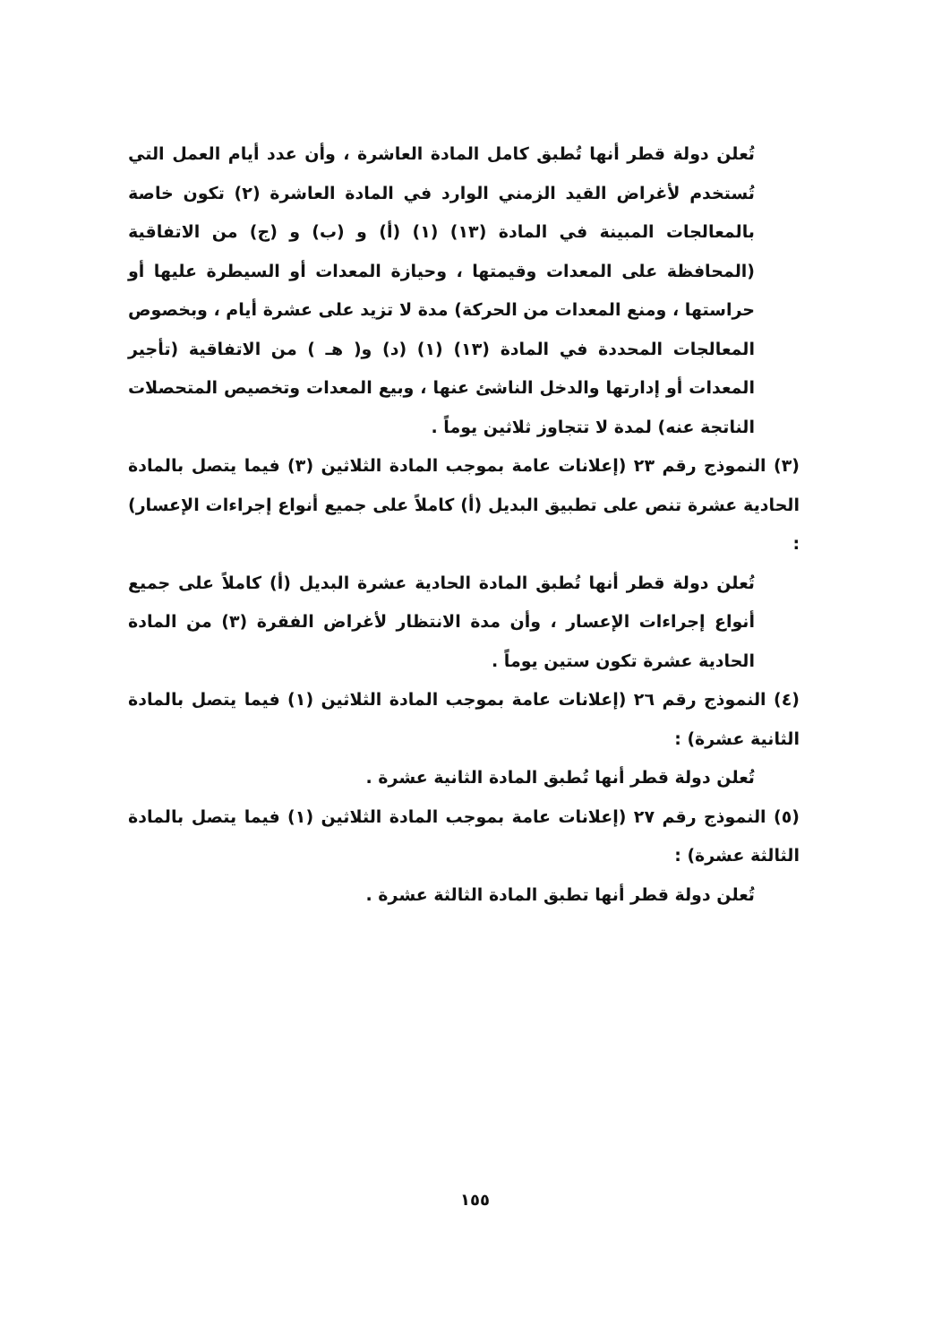تُعلن دولة قطر أنها تُطبق كامل المادة العاشرة ، وأن عدد أيام العمل التي تُستخدم لأغراض القيد الزمني الوارد في المادة العاشرة (٢) تكون خاصة بالمعالجات المبينة في المادة (١٣) (١) (أ) و (ب) و (ج) من الاتفاقية (المحافظة على المعدات وقيمتها ، وحيازة المعدات أو السيطرة عليها أو حراستها ، ومنع المعدات من الحركة) مدة لا تزيد على عشرة أيام ، وبخصوص المعالجات المحددة في المادة (١٣) (١) (د) و( هـ ) من الاتفاقية (تأجير المعدات أو إدارتها والدخل الناشئ عنها ، وبيع المعدات وتخصيص المتحصلات الناتجة عنه) لمدة لا تتجاوز ثلاثين يوماً .
(٣) النموذج رقم ٢٣ (إعلانات عامة بموجب المادة الثلاثين (٣) فيما يتصل بالمادة الحادية عشرة تنص على تطبيق البديل (أ) كاملاً على جميع أنواع إجراءات الإعسار) :
تُعلن دولة قطر أنها تُطبق المادة الحادية عشرة البديل (أ) كاملاً على جميع أنواع إجراءات الإعسار ، وأن مدة الانتظار لأغراض الفقرة (٣) من المادة الحادية عشرة تكون ستين يوماً .
(٤) النموذج رقم ٢٦ (إعلانات عامة بموجب المادة الثلاثين (١) فيما يتصل بالمادة الثانية عشرة) :
تُعلن دولة قطر أنها تُطبق المادة الثانية عشرة .
(٥) النموذج رقم ٢٧ (إعلانات عامة بموجب المادة الثلاثين (١) فيما يتصل بالمادة الثالثة عشرة) :
تُعلن دولة قطر أنها تطبق المادة الثالثة عشرة .
١٥٥